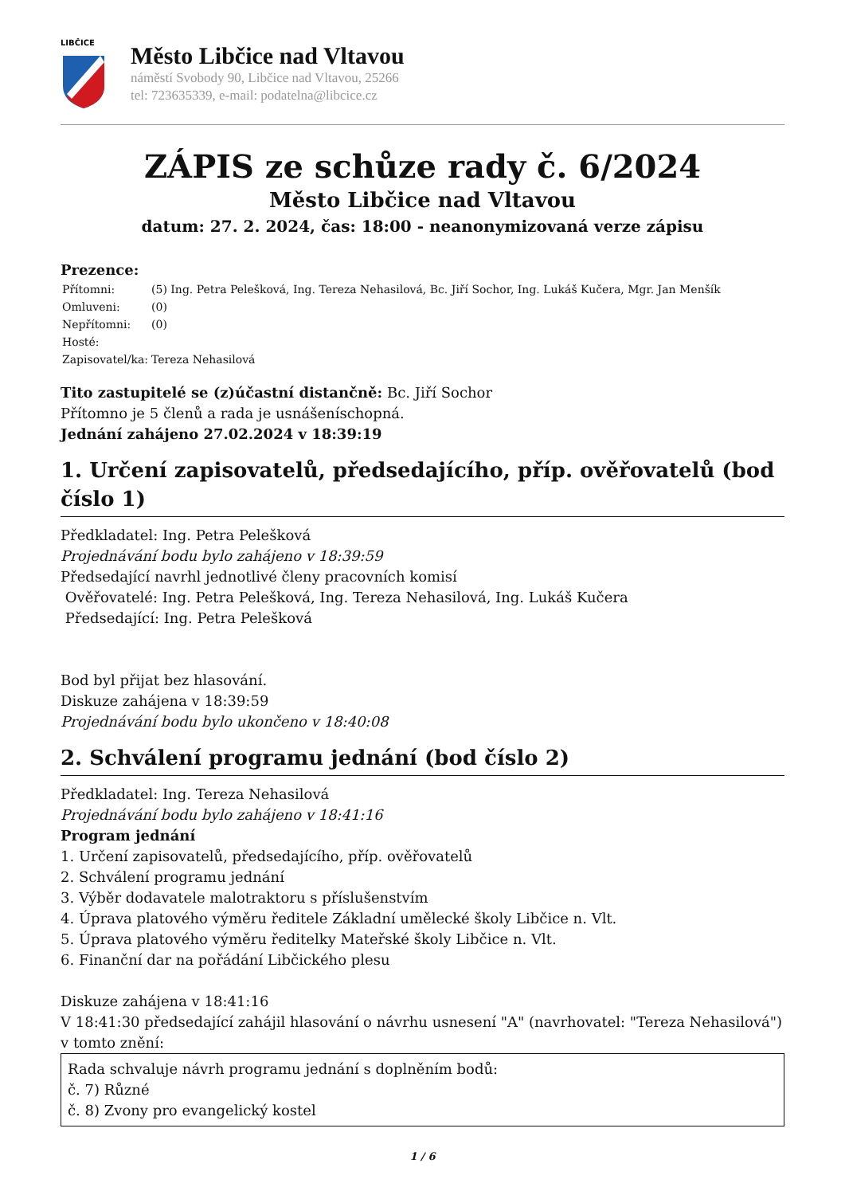LIBČICE
Město Libčice nad Vltavou
náměstí Svobody 90, Libčice nad Vltavou, 25266
tel: 723635339, e-mail: podatelna@libcice.cz
ZÁPIS ze schůze rady č. 6/2024
Město Libčice nad Vltavou
datum: 27. 2. 2024, čas: 18:00 - neanonymizovaná verze zápisu
Prezence:
| Přítomni: | (5) Ing. Petra Pelešková, Ing. Tereza Nehasilová, Bc. Jiří Sochor, Ing. Lukáš Kučera, Mgr. Jan Menšík |
| Omluveni: | (0) |
| Nepřítomni: | (0) |
| Hosté: | |
| Zapisovatel/ka: | Tereza Nehasilová |
Tito zastupitelé se (z)účastní distančně: Bc. Jiří Sochor
Přítomno je 5 členů a rada je usnášeníschopná.
Jednání zahájeno 27.02.2024 v 18:39:19
1. Určení zapisovatelů, předsedajícího, příp. ověřovatelů (bod číslo 1)
Předkladatel: Ing. Petra Pelešková
Projednávání bodu bylo zahájeno v 18:39:59
Předsedající navrhl jednotlivé členy pracovních komisí
Ověřovatelé: Ing. Petra Pelešková, Ing. Tereza Nehasilová, Ing. Lukáš Kučera
Předsedající: Ing. Petra Pelešková
Bod byl přijat bez hlasování.
Diskuze zahájena v 18:39:59
Projednávání bodu bylo ukončeno v 18:40:08
2. Schválení programu jednání (bod číslo 2)
Předkladatel: Ing. Tereza Nehasilová
Projednávání bodu bylo zahájeno v 18:41:16
Program jednání
1. Určení zapisovatelů, předsedajícího, příp. ověřovatelů
2. Schválení programu jednání
3. Výběr dodavatele malotraktoru s příslušenstvím
4. Úprava platového výměru ředitele Základní umělecké školy Libčice n. Vlt.
5. Úprava platového výměru ředitelky Mateřské školy Libčice n. Vlt.
6. Finanční dar na pořádání Libčického plesu
Diskuze zahájena v 18:41:16
V 18:41:30 předsedající zahájil hlasování o návrhu usnesení "A" (navrhovatel: "Tereza Nehasilová") v tomto znění:
Rada schvaluje návrh programu jednání s doplněním bodů:
č. 7) Různé
č. 8) Zvony pro evangelický kostel
1 / 6